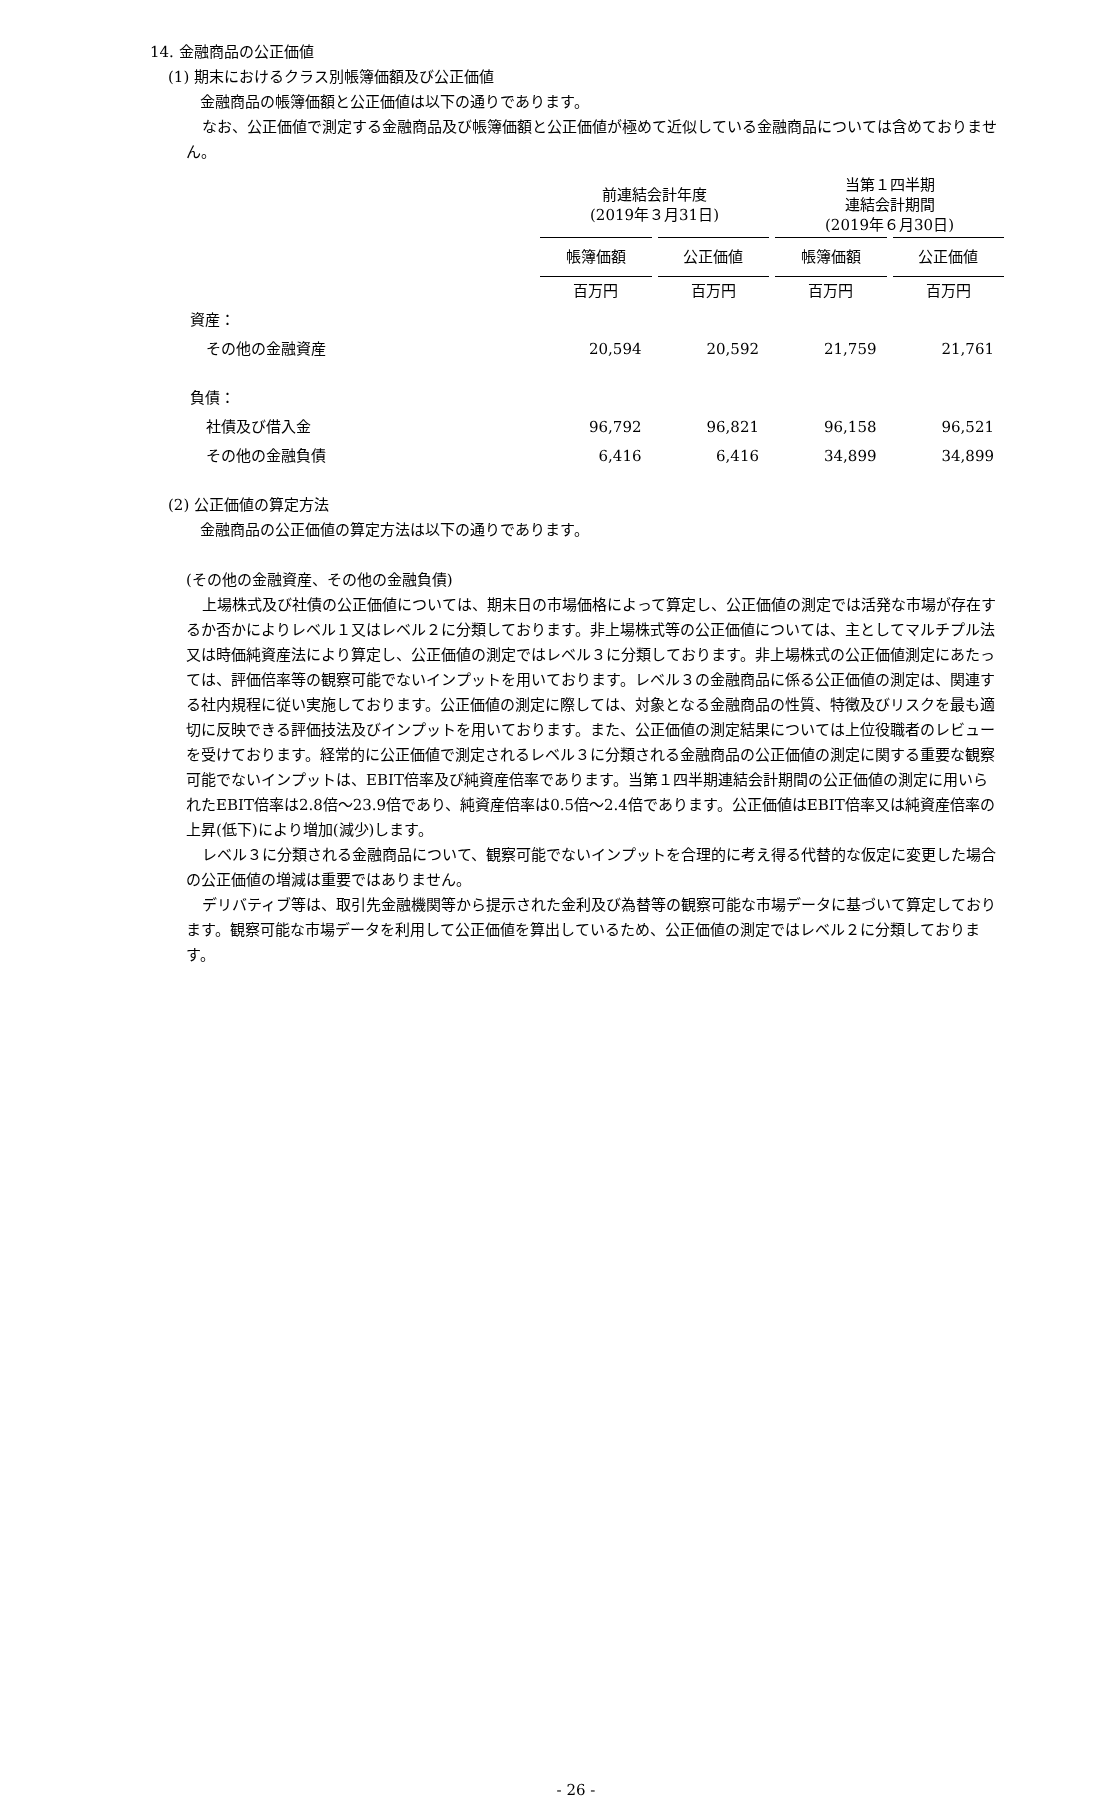14. 金融商品の公正価値
(1) 期末におけるクラス別帳簿価額及び公正価値
金融商品の帳簿価額と公正価値は以下の通りであります。
なお、公正価値で測定する金融商品及び帳簿価額と公正価値が極めて近似している金融商品については含めておりません。
| | 前連結会計年度 (2019年３月31日) | | 当第１四半期 連結会計期間 (2019年６月30日) | |
| | 帳簿価額 | 公正価値 | 帳簿価額 | 公正価値 |
| | 百万円 | 百万円 | 百万円 | 百万円 |
| 資産： | | | | |
| その他の金融資産 | 20,594 | 20,592 | 21,759 | 21,761 |
| 負債： | | | | |
| 社債及び借入金 | 96,792 | 96,821 | 96,158 | 96,521 |
| その他の金融負債 | 6,416 | 6,416 | 34,899 | 34,899 |
(2) 公正価値の算定方法
金融商品の公正価値の算定方法は以下の通りであります。
(その他の金融資産、その他の金融負債)
上場株式及び社債の公正価値については、期末日の市場価格によって算定し、公正価値の測定では活発な市場が存在するか否かによりレベル１又はレベル２に分類しております。非上場株式等の公正価値については、主としてマルチプル法又は時価純資産法により算定し、公正価値の測定ではレベル３に分類しております。非上場株式の公正価値測定にあたっては、評価倍率等の観察可能でないインプットを用いております。レベル３の金融商品に係る公正価値の測定は、関連する社内規程に従い実施しております。公正価値の測定に際しては、対象となる金融商品の性質、特徴及びリスクを最も適切に反映できる評価技法及びインプットを用いております。また、公正価値の測定結果については上位役職者のレビューを受けております。経常的に公正価値で測定されるレベル３に分類される金融商品の公正価値の測定に関する重要な観察可能でないインプットは、EBIT倍率及び純資産倍率であります。当第１四半期連結会計期間の公正価値の測定に用いられたEBIT倍率は2.8倍～23.9倍であり、純資産倍率は0.5倍～2.4倍であります。公正価値はEBIT倍率又は純資産倍率の上昇(低下)により増加(減少)します。
レベル３に分類される金融商品について、観察可能でないインプットを合理的に考え得る代替的な仮定に変更した場合の公正価値の増減は重要ではありません。
デリバティブ等は、取引先金融機関等から提示された金利及び為替等の観察可能な市場データに基づいて算定しております。観察可能な市場データを利用して公正価値を算出しているため、公正価値の測定ではレベル２に分類しております。
- 26 -